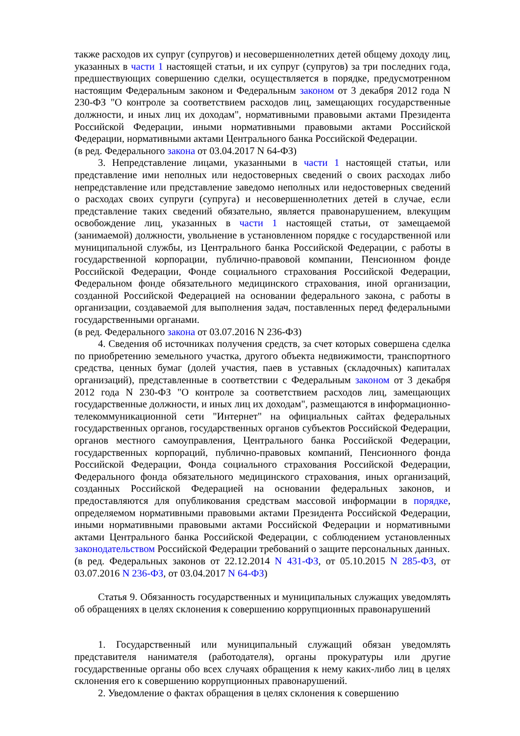также расходов их супруг (супругов) и несовершеннолетних детей общему доходу лиц, указанных в части 1 настоящей статьи, и их супруг (супругов) за три последних года, предшествующих совершению сделки, осуществляется в порядке, предусмотренном настоящим Федеральным законом и Федеральным законом от 3 декабря 2012 года N 230-ФЗ "О контроле за соответствием расходов лиц, замещающих государственные должности, и иных лиц их доходам", нормативными правовыми актами Президента Российской Федерации, иными нормативными правовыми актами Российской Федерации, нормативными актами Центрального банка Российской Федерации.
(в ред. Федерального закона от 03.04.2017 N 64-ФЗ)
3. Непредставление лицами, указанными в части 1 настоящей статьи, или представление ими неполных или недостоверных сведений о своих расходах либо непредставление или представление заведомо неполных или недостоверных сведений о расходах своих супруги (супруга) и несовершеннолетних детей в случае, если представление таких сведений обязательно, является правонарушением, влекущим освобождение лиц, указанных в части 1 настоящей статьи, от замещаемой (занимаемой) должности, увольнение в установленном порядке с государственной или муниципальной службы, из Центрального банка Российской Федерации, с работы в государственной корпорации, публично-правовой компании, Пенсионном фонде Российской Федерации, Фонде социального страхования Российской Федерации, Федеральном фонде обязательного медицинского страхования, иной организации, созданной Российской Федерацией на основании федерального закона, с работы в организации, создаваемой для выполнения задач, поставленных перед федеральными государственными органами.
(в ред. Федерального закона от 03.07.2016 N 236-ФЗ)
4. Сведения об источниках получения средств, за счет которых совершена сделка по приобретению земельного участка, другого объекта недвижимости, транспортного средства, ценных бумаг (долей участия, паев в уставных (складочных) капиталах организаций), представленные в соответствии с Федеральным законом от 3 декабря 2012 года N 230-ФЗ "О контроле за соответствием расходов лиц, замещающих государственные должности, и иных лиц их доходам", размещаются в информационно-телекоммуникационной сети "Интернет" на официальных сайтах федеральных государственных органов, государственных органов субъектов Российской Федерации, органов местного самоуправления, Центрального банка Российской Федерации, государственных корпораций, публично-правовых компаний, Пенсионного фонда Российской Федерации, Фонда социального страхования Российской Федерации, Федерального фонда обязательного медицинского страхования, иных организаций, созданных Российской Федерацией на основании федеральных законов, и предоставляются для опубликования средствам массовой информации в порядке, определяемом нормативными правовыми актами Президента Российской Федерации, иными нормативными правовыми актами Российской Федерации и нормативными актами Центрального банка Российской Федерации, с соблюдением установленных законодательством Российской Федерации требований о защите персональных данных.
(в ред. Федеральных законов от 22.12.2014 N 431-ФЗ, от 05.10.2015 N 285-ФЗ, от 03.07.2016 N 236-ФЗ, от 03.04.2017 N 64-ФЗ)
Статья 9. Обязанность государственных и муниципальных служащих уведомлять об обращениях в целях склонения к совершению коррупционных правонарушений
1. Государственный или муниципальный служащий обязан уведомлять представителя нанимателя (работодателя), органы прокуратуры или другие государственные органы обо всех случаях обращения к нему каких-либо лиц в целях склонения его к совершению коррупционных правонарушений.
2. Уведомление о фактах обращения в целях склонения к совершению